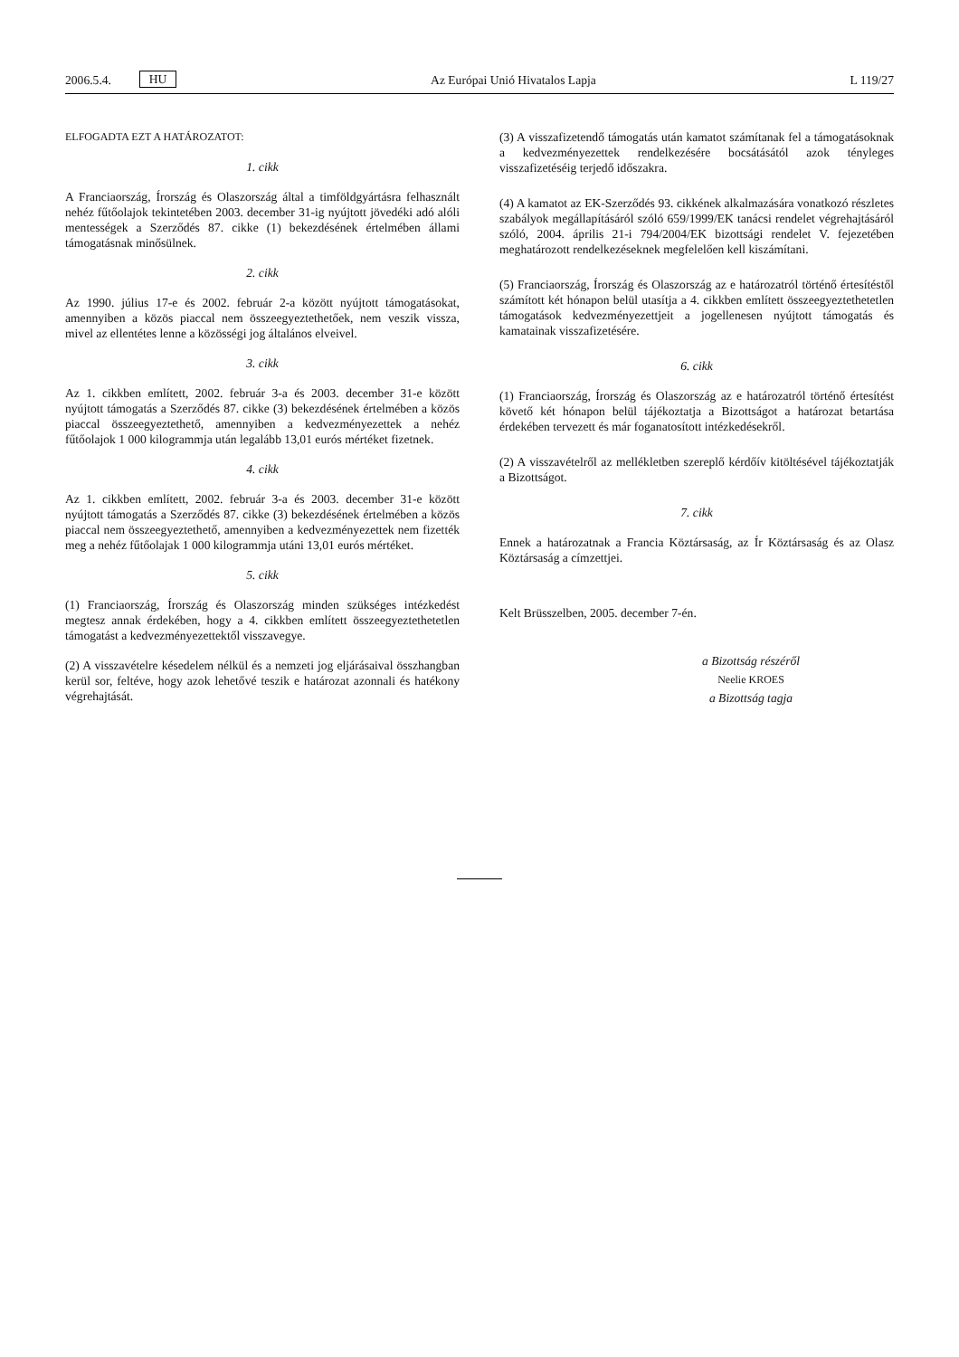2006.5.4. HU Az Európai Unió Hivatalos Lapja L 119/27
ELFOGADTA EZT A HATÁROZATOT:
1. cikk
A Franciaország, Írország és Olaszország által a timföldgyártásra felhasznált nehéz fűtőolajok tekintetében 2003. december 31-ig nyújtott jövedéki adó alóli mentességek a Szerződés 87. cikke (1) bekezdésének értelmében állami támogatásnak minősülnek.
2. cikk
Az 1990. július 17-e és 2002. február 2-a között nyújtott támogatásokat, amennyiben a közös piaccal nem összeegyeztethetőek, nem veszik vissza, mivel az ellentétes lenne a közösségi jog általános elveivel.
3. cikk
Az 1. cikkben említett, 2002. február 3-a és 2003. december 31-e között nyújtott támogatás a Szerződés 87. cikke (3) bekezdésének értelmében a közös piaccal összeegyeztethető, amennyiben a kedvezményezettek a nehéz fűtőolajok 1 000 kilogrammja után legalább 13,01 eurós mértéket fizetnek.
4. cikk
Az 1. cikkben említett, 2002. február 3-a és 2003. december 31-e között nyújtott támogatás a Szerződés 87. cikke (3) bekezdésének értelmében a közös piaccal nem összeegyeztethető, amennyiben a kedvezményezettek nem fizették meg a nehéz fűtőolajak 1 000 kilogrammja utáni 13,01 eurós mértéket.
5. cikk
(1) Franciaország, Írország és Olaszország minden szükséges intézkedést megtesz annak érdekében, hogy a 4. cikkben említett összeegyeztethetetlen támogatást a kedvezményezettektől visszavegye.
(2) A visszavételre késedelem nélkül és a nemzeti jog eljárásaival összhangban kerül sor, feltéve, hogy azok lehetővé teszik e határozat azonnali és hatékony végrehajtását.
(3) A visszafizetendő támogatás után kamatot számítanak fel a támogatásoknak a kedvezményezettek rendelkezésére bocsátásától azok tényleges visszafizetéséig terjedő időszakra.
(4) A kamatot az EK-Szerződés 93. cikkének alkalmazására vonatkozó részletes szabályok megállapításáról szóló 659/1999/EK tanácsi rendelet végrehajtásáról szóló, 2004. április 21-i 794/2004/EK bizottsági rendelet V. fejezetében meghatározott rendelkezéseknek megfelelően kell kiszámítani.
(5) Franciaország, Írország és Olaszország az e határozatról történő értesítéstől számított két hónapon belül utasítja a 4. cikkben említett összeegyeztethetetlen támogatások kedvezményezettjeit a jogellenesen nyújtott támogatás és kamatainak visszafizetésére.
6. cikk
(1) Franciaország, Írország és Olaszország az e határozatról történő értesítést követő két hónapon belül tájékoztatja a Bizottságot a határozat betartása érdekében tervezett és már foganatosított intézkedésekről.
(2) A visszavételről az mellékletben szereplő kérdőív kitöltésével tájékoztatják a Bizottságot.
7. cikk
Ennek a határozatnak a Francia Köztársaság, az Ír Köztársaság és az Olasz Köztársaság a címzettjei.
Kelt Brüsszelben, 2005. december 7-én.
a Bizottság részéről
Neelie KROES
a Bizottság tagja